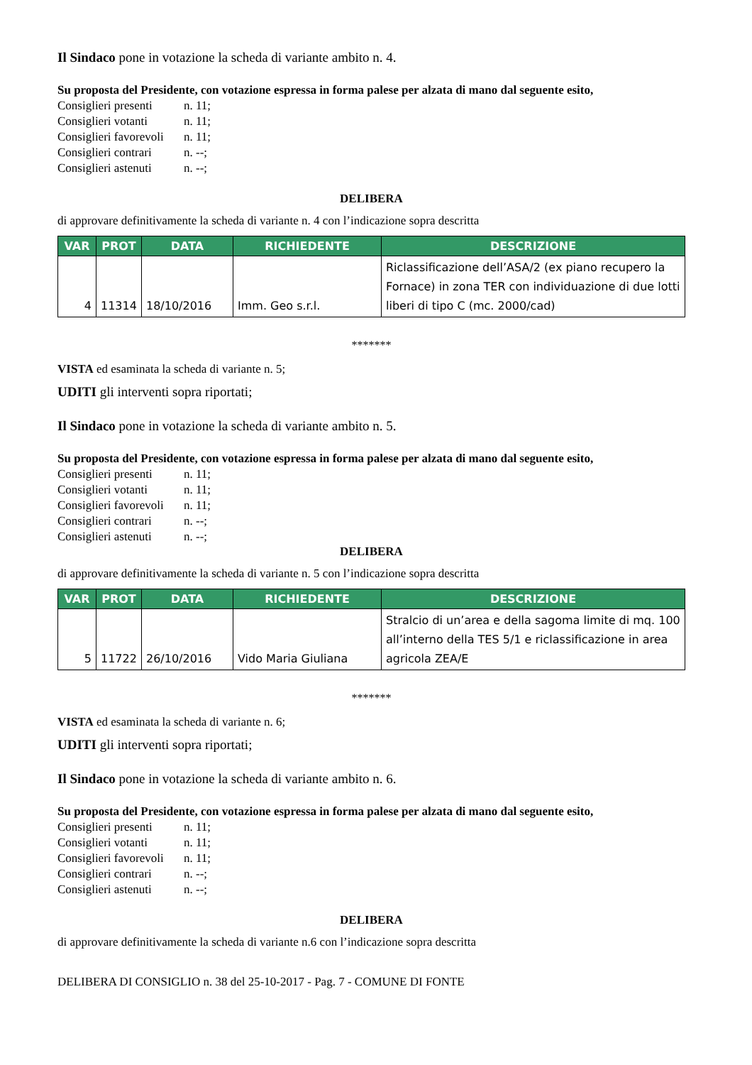Il Sindaco pone in votazione la scheda di variante ambito n. 4.
Su proposta del Presidente, con votazione espressa in forma palese per alzata di mano dal seguente esito,
Consiglieri presenti n. 11;
Consiglieri votanti n. 11;
Consiglieri favorevoli n. 11;
Consiglieri contrari n. --;
Consiglieri astenuti n. --;
DELIBERA
di approvare definitivamente la scheda di variante n. 4 con l’indicazione sopra descritta
| VAR | PROT | DATA | RICHIEDENTE | DESCRIZIONE |
| --- | --- | --- | --- | --- |
| 4 | 11314 | 18/10/2016 | Imm. Geo s.r.l. | Riclassificazione dell’ASA/2 (ex piano recupero la Fornace) in zona TER con individuazione di due lotti liberi di tipo C (mc. 2000/cad) |
*******
VISTA ed esaminata la scheda di variante n. 5;
UDITI gli interventi sopra riportati;
Il Sindaco pone in votazione la scheda di variante ambito n. 5.
Su proposta del Presidente, con votazione espressa in forma palese per alzata di mano dal seguente esito,
Consiglieri presenti n. 11;
Consiglieri votanti n. 11;
Consiglieri favorevoli n. 11;
Consiglieri contrari n. --;
Consiglieri astenuti n. --;
DELIBERA
di approvare definitivamente la scheda di variante n. 5 con l’indicazione sopra descritta
| VAR | PROT | DATA | RICHIEDENTE | DESCRIZIONE |
| --- | --- | --- | --- | --- |
| 5 | 11722 | 26/10/2016 | Vido Maria Giuliana | Stralcio di un’area e della sagoma limite di mq. 100 all’interno della TES 5/1 e riclassificazione in area agricola ZEA/E |
*******
VISTA ed esaminata la scheda di variante n. 6;
UDITI gli interventi sopra riportati;
Il Sindaco pone in votazione la scheda di variante ambito n. 6.
Su proposta del Presidente, con votazione espressa in forma palese per alzata di mano dal seguente esito,
Consiglieri presenti n. 11;
Consiglieri votanti n. 11;
Consiglieri favorevoli n. 11;
Consiglieri contrari n. --;
Consiglieri astenuti n. --;
DELIBERA
di approvare definitivamente la scheda di variante n.6 con l’indicazione sopra descritta
DELIBERA DI CONSIGLIO n. 38 del 25-10-2017 - Pag. 7 - COMUNE DI FONTE